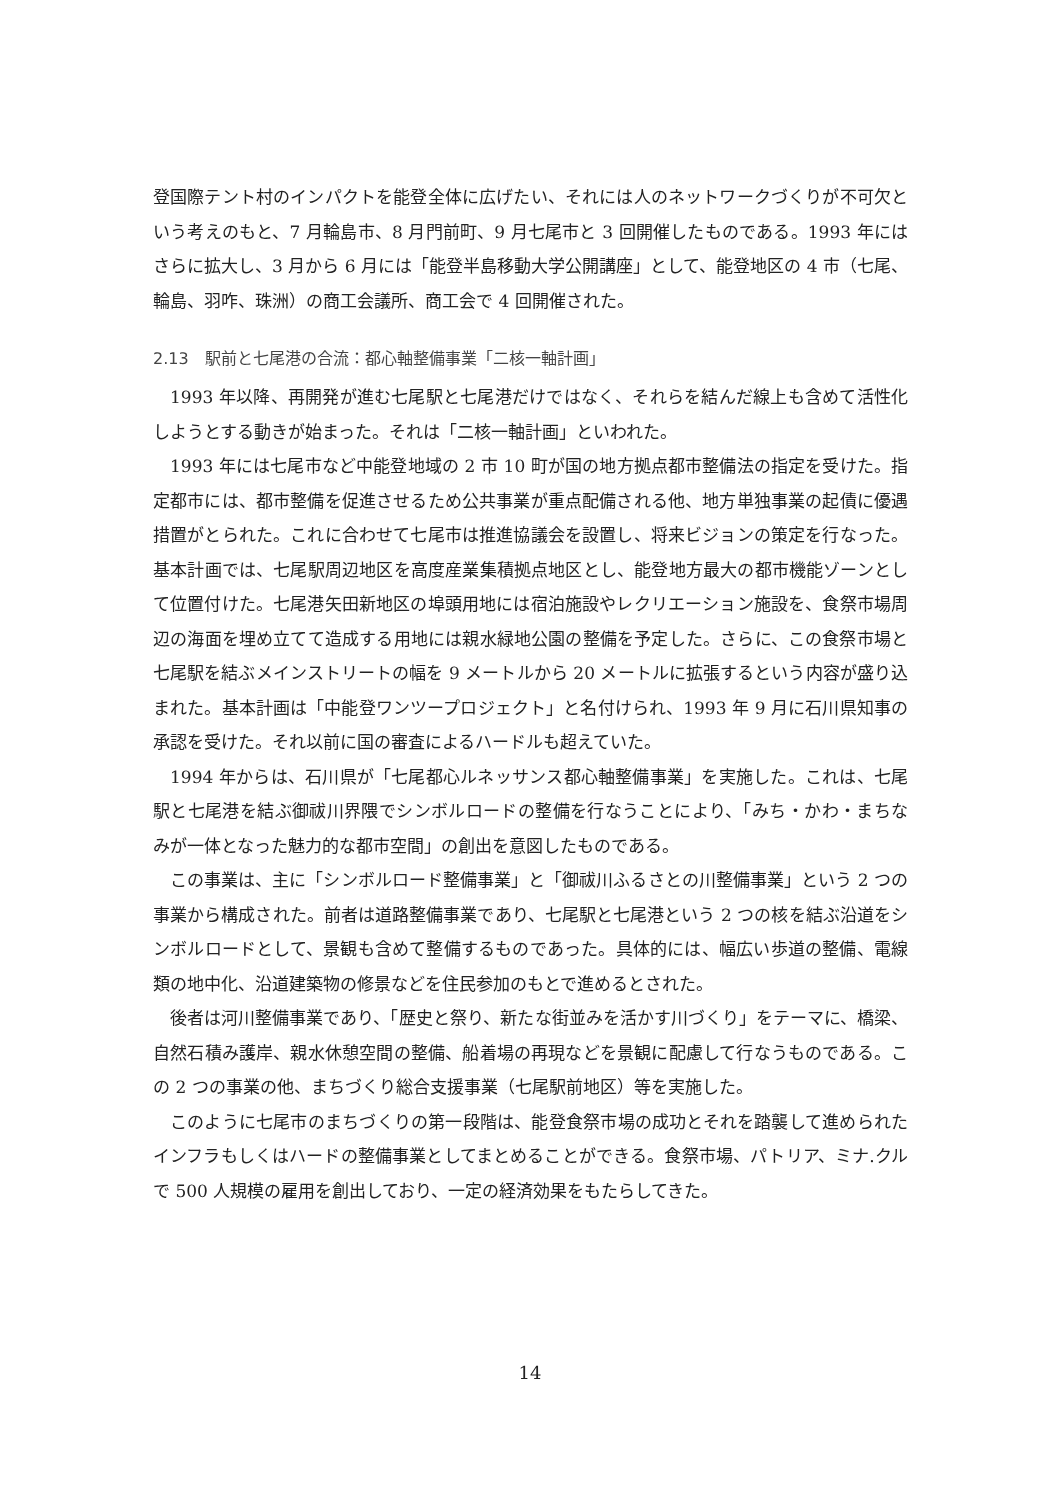登国際テント村のインパクトを能登全体に広げたい、それには人のネットワークづくりが不可欠という考えのもと、7 月輪島市、8 月門前町、9 月七尾市と 3 回開催したものである。1993 年にはさらに拡大し、3 月から 6 月には「能登半島移動大学公開講座」として、能登地区の 4 市（七尾、輪島、羽咋、珠洲）の商工会議所、商工会で 4 回開催された。
2.13　駅前と七尾港の合流：都心軸整備事業「二核一軸計画」
1993 年以降、再開発が進む七尾駅と七尾港だけではなく、それらを結んだ線上も含めて活性化しようとする動きが始まった。それは「二核一軸計画」といわれた。
1993 年には七尾市など中能登地域の 2 市 10 町が国の地方拠点都市整備法の指定を受けた。指定都市には、都市整備を促進させるため公共事業が重点配備される他、地方単独事業の起債に優遇措置がとられた。これに合わせて七尾市は推進協議会を設置し、将来ビジョンの策定を行なった。基本計画では、七尾駅周辺地区を高度産業集積拠点地区とし、能登地方最大の都市機能ゾーンとして位置付けた。七尾港矢田新地区の埠頭用地には宿泊施設やレクリエーション施設を、食祭市場周辺の海面を埋め立てて造成する用地には親水緑地公園の整備を予定した。さらに、この食祭市場と七尾駅を結ぶメインストリートの幅を 9 メートルから 20 メートルに拡張するという内容が盛り込まれた。基本計画は「中能登ワンツープロジェクト」と名付けられ、1993 年 9 月に石川県知事の承認を受けた。それ以前に国の審査によるハードルも超えていた。
1994 年からは、石川県が「七尾都心ルネッサンス都心軸整備事業」を実施した。これは、七尾駅と七尾港を結ぶ御祓川界隈でシンボルロードの整備を行なうことにより、「みち・かわ・まちなみが一体となった魅力的な都市空間」の創出を意図したものである。
この事業は、主に「シンボルロード整備事業」と「御祓川ふるさとの川整備事業」という 2 つの事業から構成された。前者は道路整備事業であり、七尾駅と七尾港という 2 つの核を結ぶ沿道をシンボルロードとして、景観も含めて整備するものであった。具体的には、幅広い歩道の整備、電線類の地中化、沿道建築物の修景などを住民参加のもとで進めるとされた。
後者は河川整備事業であり、「歴史と祭り、新たな街並みを活かす川づくり」をテーマに、橋梁、自然石積み護岸、親水休憩空間の整備、船着場の再現などを景観に配慮して行なうものである。この 2 つの事業の他、まちづくり総合支援事業（七尾駅前地区）等を実施した。
このように七尾市のまちづくりの第一段階は、能登食祭市場の成功とそれを踏襲して進められたインフラもしくはハードの整備事業としてまとめることができる。食祭市場、パトリア、ミナ.クルで 500 人規模の雇用を創出しており、一定の経済効果をもたらしてきた。
14